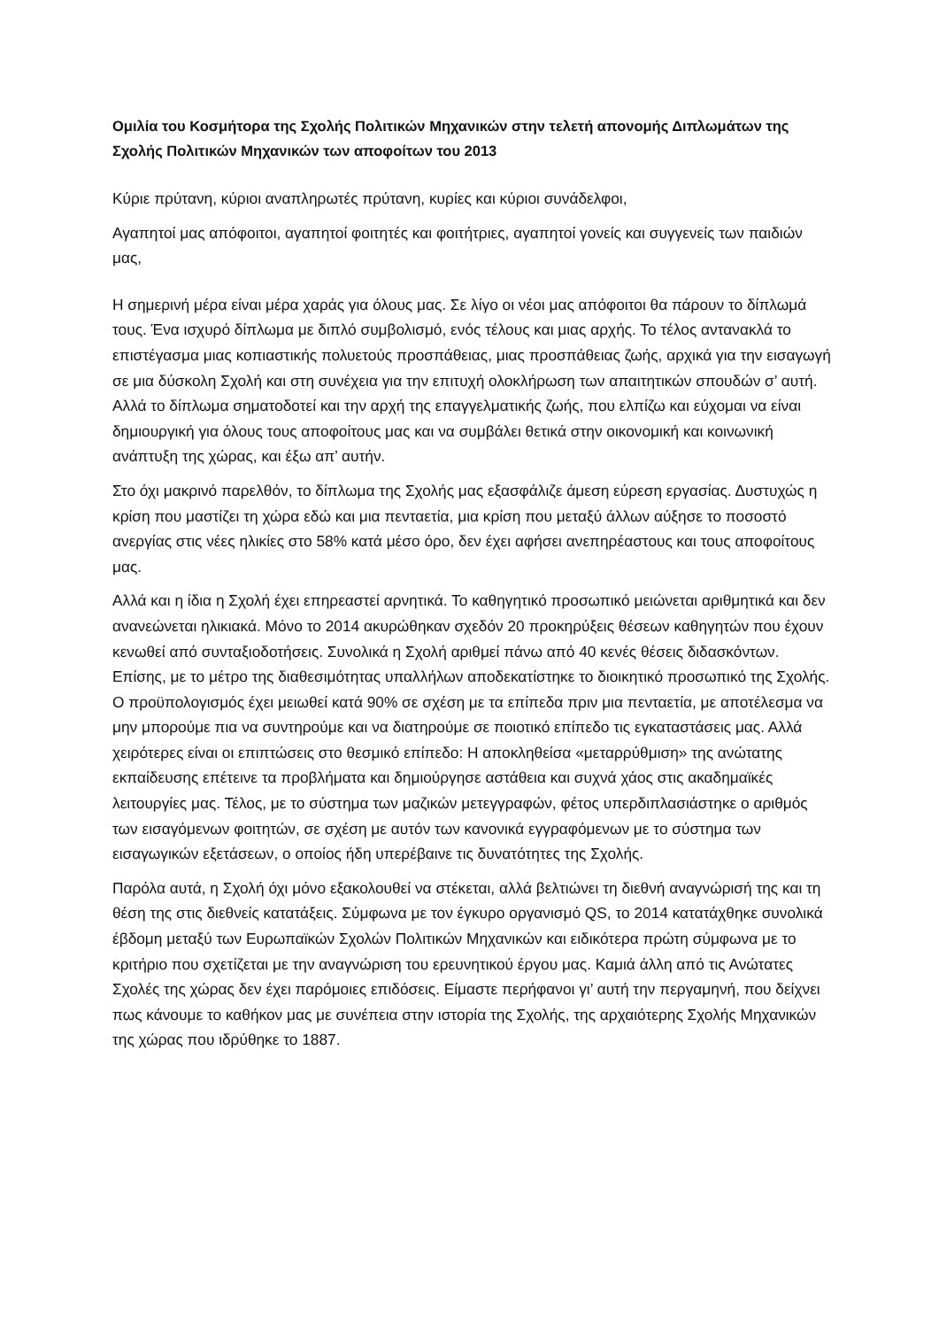Ομιλία του Κοσμήτορα της Σχολής Πολιτικών Μηχανικών στην τελετή απονομής Διπλωμάτων της Σχολής Πολιτικών Μηχανικών των αποφοίτων του 2013
Κύριε πρύτανη, κύριοι αναπληρωτές πρύτανη, κυρίες και κύριοι συνάδελφοι,
Αγαπητοί μας απόφοιτοι, αγαπητοί φοιτητές και φοιτήτριες, αγαπητοί γονείς και συγγενείς των παιδιών μας,
Η σημερινή μέρα είναι μέρα χαράς για όλους μας. Σε λίγο οι νέοι μας απόφοιτοι θα πάρουν το δίπλωμά τους. Ένα ισχυρό δίπλωμα με διπλό συμβολισμό, ενός τέλους και μιας αρχής. Το τέλος αντανακλά το επιστέγασμα μιας κοπιαστικής πολυετούς προσπάθειας, μιας προσπάθειας ζωής, αρχικά για την εισαγωγή σε μια δύσκολη Σχολή και στη συνέχεια για την επιτυχή ολοκλήρωση των απαιτητικών σπουδών σ’ αυτή. Αλλά το δίπλωμα σηματοδοτεί και την αρχή της επαγγελματικής ζωής, που ελπίζω και εύχομαι να είναι δημιουργική για όλους τους αποφοίτους μας και να συμβάλει θετικά στην οικονομική και κοινωνική ανάπτυξη της χώρας, και έξω απ’ αυτήν.
Στο όχι μακρινό παρελθόν, το δίπλωμα της Σχολής μας εξασφάλιζε άμεση εύρεση εργασίας. Δυστυχώς η κρίση που μαστίζει τη χώρα εδώ και μια πενταετία, μια κρίση που μεταξύ άλλων αύξησε το ποσοστό ανεργίας στις νέες ηλικίες στο 58% κατά μέσο όρο, δεν έχει αφήσει ανεπηρέαστους και τους αποφοίτους μας.
Αλλά και η ίδια η Σχολή έχει επηρεαστεί αρνητικά. Το καθηγητικό προσωπικό μειώνεται αριθμητικά και δεν ανανεώνεται ηλικιακά. Μόνο το 2014 ακυρώθηκαν σχεδόν 20 προκηρύξεις θέσεων καθηγητών που έχουν κενωθεί από συνταξιοδοτήσεις. Συνολικά η Σχολή αριθμεί πάνω από 40 κενές θέσεις διδασκόντων. Επίσης, με το μέτρο της διαθεσιμότητας υπαλλήλων αποδεκατίστηκε το διοικητικό προσωπικό της Σχολής. Ο προϋπολογισμός έχει μειωθεί κατά 90% σε σχέση με τα επίπεδα πριν μια πενταετία, με αποτέλεσμα να μην μπορούμε πια να συντηρούμε και να διατηρούμε σε ποιοτικό επίπεδο τις εγκαταστάσεις μας. Αλλά χειρότερες είναι οι επιπτώσεις στο θεσμικό επίπεδο: Η αποκληθείσα «μεταρρύθμιση» της ανώτατης εκπαίδευσης επέτεινε τα προβλήματα και δημιούργησε αστάθεια και συχνά χάος στις ακαδημαϊκές λειτουργίες μας. Τέλος, με το σύστημα των μαζικών μετεγγραφών, φέτος υπερδιπλασιάστηκε ο αριθμός των εισαγόμενων φοιτητών, σε σχέση με αυτόν των κανονικά εγγραφόμενων με το σύστημα των εισαγωγικών εξετάσεων, ο οποίος ήδη υπερέβαινε τις δυνατότητες της Σχολής.
Παρόλα αυτά, η Σχολή όχι μόνο εξακολουθεί να στέκεται, αλλά βελτιώνει τη διεθνή αναγνώρισή της και τη θέση της στις διεθνείς κατατάξεις. Σύμφωνα με τον έγκυρο οργανισμό QS, το 2014 κατατάχθηκε συνολικά έβδομη μεταξύ των Ευρωπαϊκών Σχολών Πολιτικών Μηχανικών και ειδικότερα πρώτη σύμφωνα με το κριτήριο που σχετίζεται με την αναγνώριση του ερευνητικού έργου μας. Καμιά άλλη από τις Ανώτατες Σχολές της χώρας δεν έχει παρόμοιες επιδόσεις. Είμαστε περήφανοι γι’ αυτή την περγαμηνή, που δείχνει πως κάνουμε το καθήκον μας με συνέπεια στην ιστορία της Σχολής, της αρχαιότερης Σχολής Μηχανικών της χώρας που ιδρύθηκε το 1887.